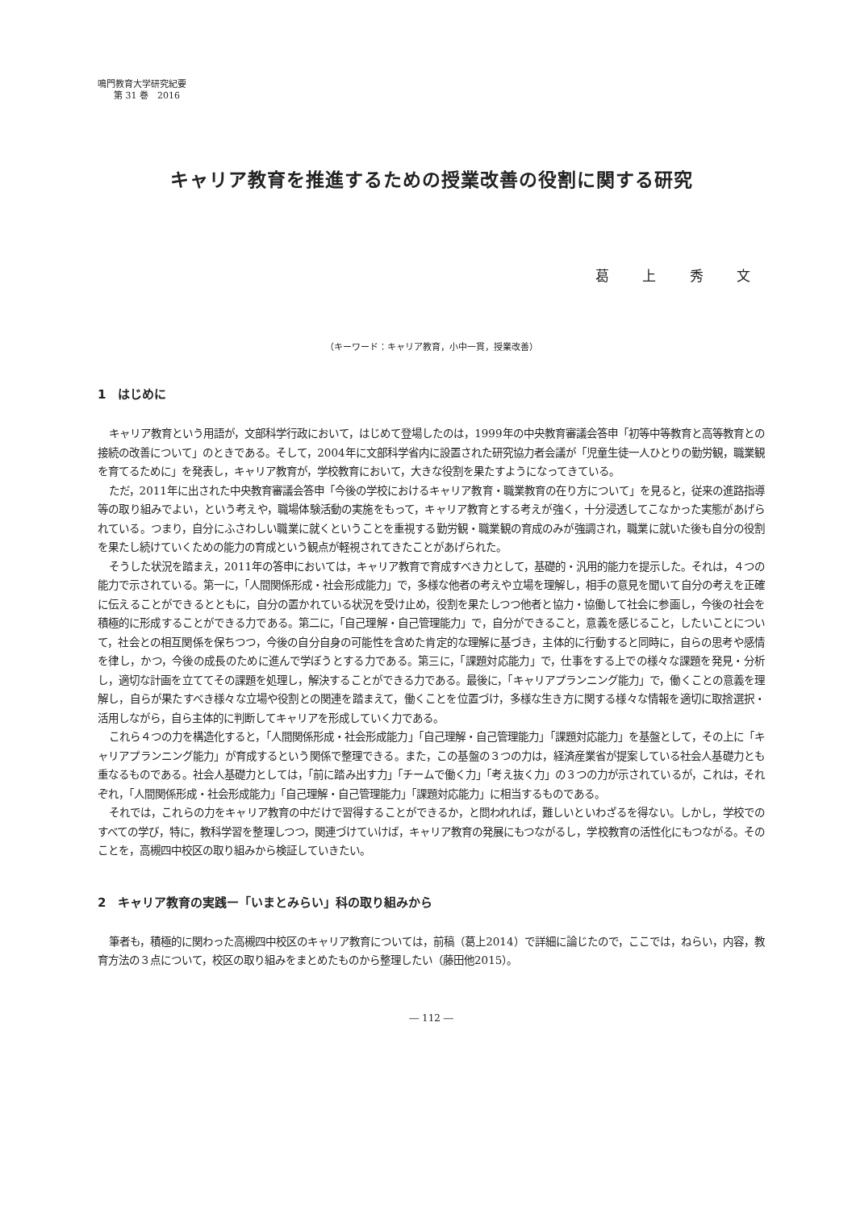鳴門教育大学研究紀要
第 31 巻　2016
キャリア教育を推進するための授業改善の役割に関する研究
葛 上 秀 文
（キーワード：キャリア教育，小中一貫，授業改善）
1　はじめに
キャリア教育という用語が，文部科学行政において，はじめて登場したのは，1999年の中央教育審議会答申「初等中等教育と高等教育との接続の改善について」のときである。そして，2004年に文部科学省内に設置された研究協力者会議が「児童生徒一人ひとりの勤労観，職業観を育てるために」を発表し，キャリア教育が，学校教育において，大きな役割を果たすようになってきている。
ただ，2011年に出された中央教育審議会答申「今後の学校におけるキャリア教育・職業教育の在り方について」を見ると，従来の進路指導等の取り組みでよい，という考えや，職場体験活動の実施をもって，キャリア教育とする考えが強く，十分浸透してこなかった実態があげられている。つまり，自分にふさわしい職業に就くということを重視する勤労観・職業観の育成のみが強調され，職業に就いた後も自分の役割を果たし続けていくための能力の育成という観点が軽視されてきたことがあげられた。
そうした状況を踏まえ，2011年の答申においては，キャリア教育で育成すべき力として，基礎的・汎用的能力を提示した。それは，４つの能力で示されている。第一に，「人間関係形成・社会形成能力」で，多様な他者の考えや立場を理解し，相手の意見を聞いて自分の考えを正確に伝えることができるとともに，自分の置かれている状況を受け止め，役割を果たしつつ他者と協力・協働して社会に参画し，今後の社会を積極的に形成することができる力である。第二に，「自己理解・自己管理能力」で，自分ができること，意義を感じること，したいことについて，社会との相互関係を保ちつつ，今後の自分自身の可能性を含めた肯定的な理解に基づき，主体的に行動すると同時に，自らの思考や感情を律し，かつ，今後の成長のために進んで学ぼうとする力である。第三に，「課題対応能力」で，仕事をする上での様々な課題を発見・分析し，適切な計画を立ててその課題を処理し，解決することができる力である。最後に，「キャリアプランニング能力」で，働くことの意義を理解し，自らが果たすべき様々な立場や役割との関連を踏まえて，働くことを位置づけ，多様な生き方に関する様々な情報を適切に取捨選択・活用しながら，自ら主体的に判断してキャリアを形成していく力である。
これら４つの力を構造化すると，「人間関係形成・社会形成能力」「自己理解・自己管理能力」「課題対応能力」を基盤として，その上に「キャリアプランニング能力」が育成するという関係で整理できる。また，この基盤の３つの力は，経済産業省が提案している社会人基礎力とも重なるものである。社会人基礎力としては，「前に踏み出す力」「チームで働く力」「考え抜く力」の３つの力が示されているが，これは，それぞれ，「人間関係形成・社会形成能力」「自己理解・自己管理能力」「課題対応能力」に相当するものである。
それでは，これらの力をキャリア教育の中だけで習得することができるか，と問われれば，難しいといわざるを得ない。しかし，学校でのすべての学び，特に，教科学習を整理しつつ，関連づけていけば，キャリア教育の発展にもつながるし，学校教育の活性化にもつながる。そのことを，高槻四中校区の取り組みから検証していきたい。
2　キャリア教育の実践ー「いまとみらい」科の取り組みから
筆者も，積極的に関わった高槻四中校区のキャリア教育については，前稿（葛上2014）で詳細に論じたので，ここでは，ねらい，内容，教育方法の３点について，校区の取り組みをまとめたものから整理したい（藤田他2015）。
― 112 ―